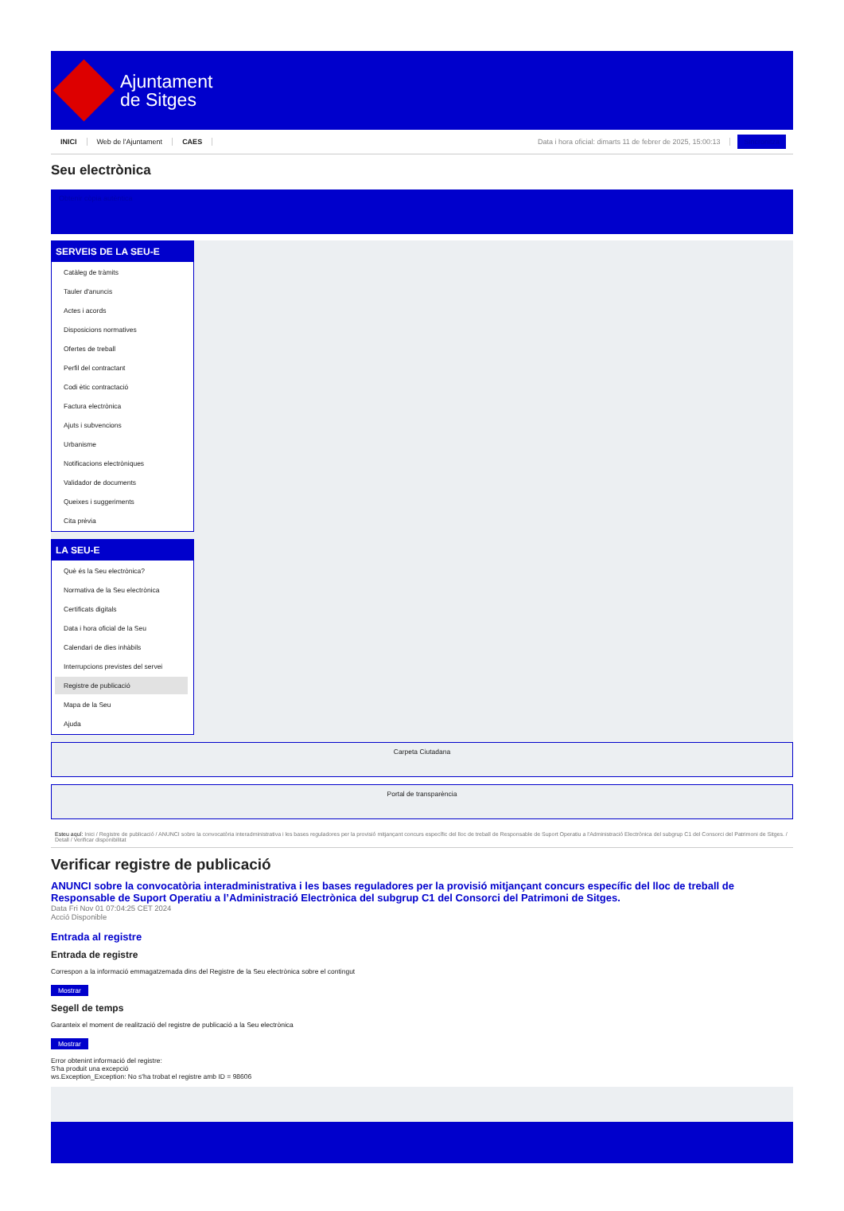Ajuntament
de Sitges
INICI Web de l'Ajuntament CAES Data i hora oficial: dimarts 11 de febrer de 2025, 15:00:13 Sincronitza
Seu electrònica
Obtenir còpia autèntica
SERVEIS DE LA SEU-E
Catàleg de tràmits
Tauler d'anuncis
Actes i acords
Disposicions normatives
Ofertes de treball
Perfil del contractant
Codi ètic contractació
Factura electrònica
Ajuts i subvencions
Urbanisme
Notificacions electròniques
Validador de documents
Queixes i suggeriments
Cita prèvia
LA SEU-E
Què és la Seu electrònica?
Normativa de la Seu electrònica
Certificats digitals
Data i hora oficial de la Seu
Calendari de dies inhàbils
Interrupcions previstes del servei
Registre de publicació
Mapa de la Seu
Ajuda
Carpeta Ciutadana
Portal de transparència
Esteu aquí: Inici / Registre de publicació / ANUNCI sobre la convocatòria interadministrativa i les bases reguladores per la provisió mitjançant concurs específic del lloc de treball de Responsable de Suport Operatiu a l'Administració Electrònica del subgrup C1 del Consorci del Patrimoni de Sitges. / Detall / Verificar disponibilitat
Verificar registre de publicació
ANUNCI sobre la convocatòria interadministrativa i les bases reguladores per la provisió mitjançant concurs específic del lloc de treball de Responsable de Suport Operatiu a l’Administració Electrònica del subgrup C1 del Consorci del Patrimoni de Sitges.
Data Fri Nov 01 07:04:25 CET 2024
Acció Disponible
Entrada al registre
Entrada de registre
Correspon a la informació emmagatzemada dins del Registre de la Seu electrònica sobre el contingut
Mostrar
Segell de temps
Garanteix el moment de realització del registre de publicació a la Seu electrònica
Mostrar
Error obtenint informació del registre:
S'ha produit una excepció
ws.Exception_Exception: No s'ha trobat el registre amb ID = 98606